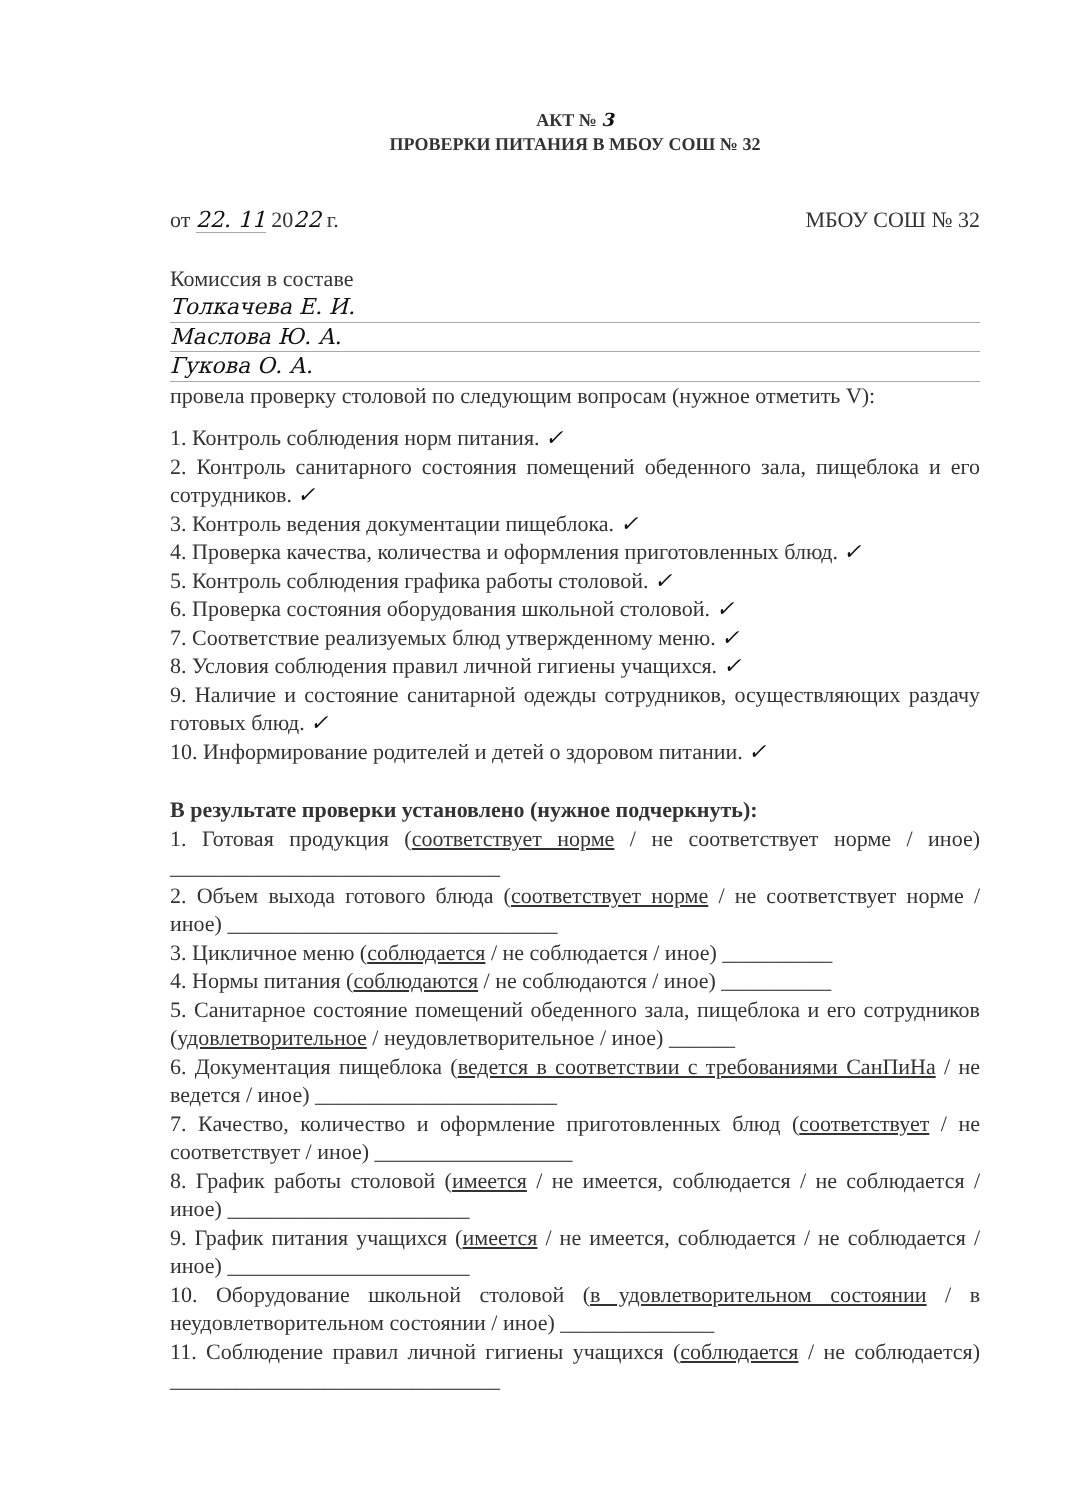АКТ № 3
ПРОВЕРКИ ПИТАНИЯ В МБОУ СОШ № 32
от 22. 11 2022 г. МБОУ СОШ № 32
Комиссия в составе
Толкачева Е. И.
Маслова Ю. А.
Гукова О. А.
провела проверку столовой по следующим вопросам (нужное отметить V):
1. Контроль соблюдения норм питания. ✓
2. Контроль санитарного состояния помещений обеденного зала, пищеблока и его сотрудников. ✓
3. Контроль ведения документации пищеблока. ✓
4. Проверка качества, количества и оформления приготовленных блюд. ✓
5. Контроль соблюдения графика работы столовой. ✓
6. Проверка состояния оборудования школьной столовой. ✓
7. Соответствие реализуемых блюд утвержденному меню. ✓
8. Условия соблюдения правил личной гигиены учащихся. ✓
9. Наличие и состояние санитарной одежды сотрудников, осуществляющих раздачу готовых блюд. ✓
10. Информирование родителей и детей о здоровом питании. ✓
В результате проверки установлено (нужное подчеркнуть):
1. Готовая продукция (соответствует норме / не соответствует норме / иное) ______________________________
2. Объем выхода готового блюда (соответствует норме / не соответствует норме / иное) ______________________________
3. Цикличное меню (соблюдается / не соблюдается / иное) __________
4. Нормы питания (соблюдаются / не соблюдаются / иное) __________
5. Санитарное состояние помещений обеденного зала, пищеблока и его сотрудников (удовлетворительное / неудовлетворительное / иное) ______
6. Документация пищеблока (ведется в соответствии с требованиями СанПиНа / не ведется / иное) ______________________
7. Качество, количество и оформление приготовленных блюд (соответствует / не соответствует / иное) __________________
8. График работы столовой (имеется / не имеется, соблюдается / не соблюдается /иное) ______________________
9. График питания учащихся (имеется / не имеется, соблюдается / не соблюдается /иное) ______________________
10. Оборудование школьной столовой (в удовлетворительном состоянии / в неудовлетворительном состоянии / иное) ______________
11. Соблюдение правил личной гигиены учащихся (соблюдается / не соблюдается) ______________________________